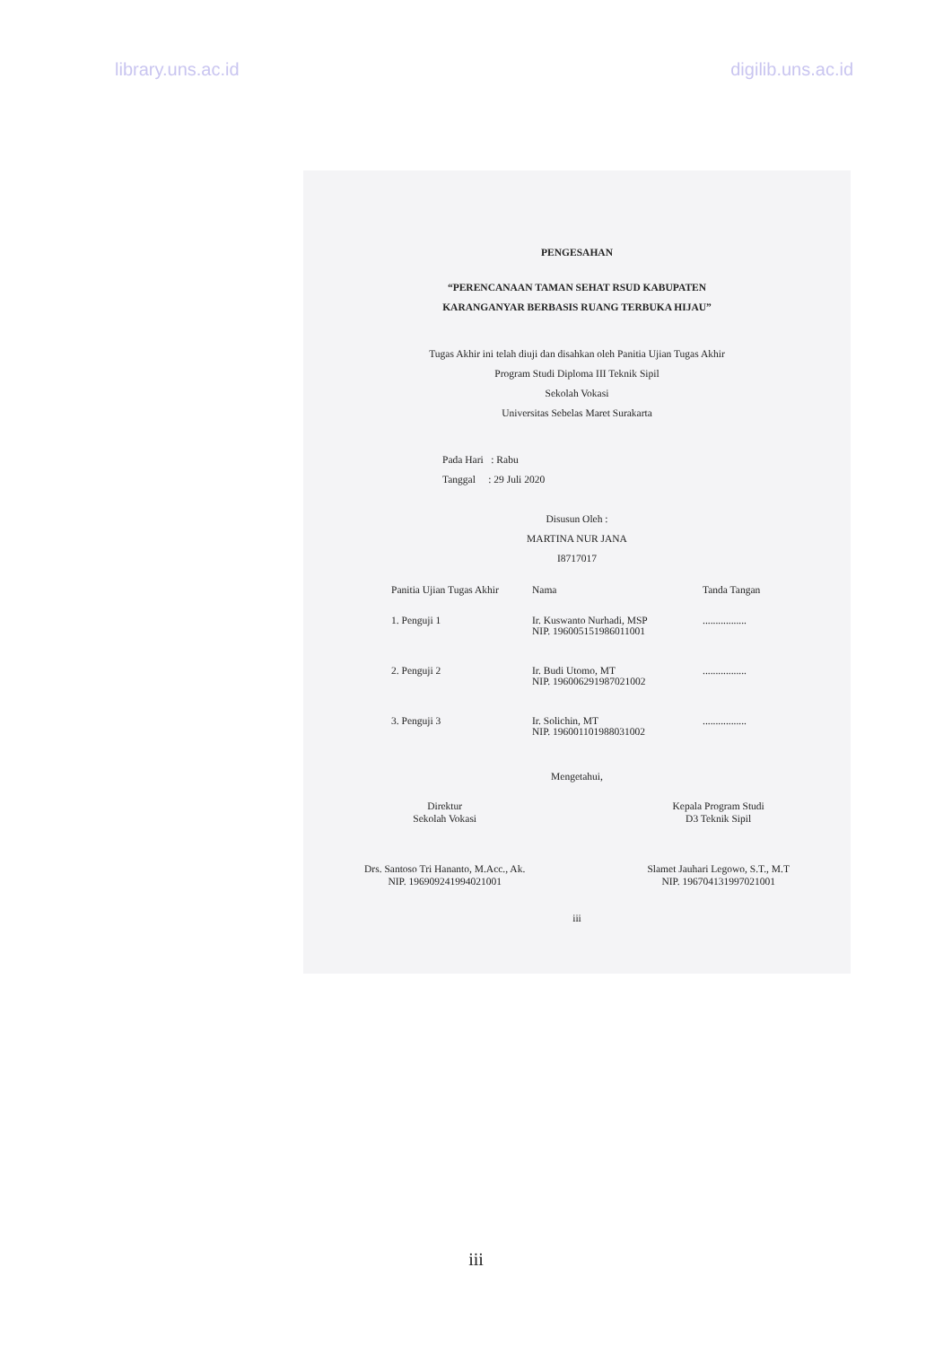library.uns.ac.id digilib.uns.ac.id
PENGESAHAN
“PERENCANAAN TAMAN SEHAT RSUD KABUPATEN
KARANGANYAR BERBASIS RUANG TERBUKA HIJAU”
Tugas Akhir ini telah diuji dan disahkan oleh Panitia Ujian Tugas Akhir
Program Studi Diploma III Teknik Sipil
Sekolah Vokasi
Universitas Sebelas Maret Surakarta
Pada Hari : Rabu
Tanggal : 29 Juli 2020
Disusun Oleh :
MARTINA NUR JANA
I8717017
Panitia Ujian Tugas Akhir Nama Tanda Tangan
1. Penguji 1 Ir. Kuswanto Nurhadi, MSP
NIP. 196005151986011001.................
2. Penguji 2 Ir. Budi Utomo, MT
NIP. 196006291987021002.................
3. Penguji 3 Ir. Solichin, MT
NIP. 196001101988031002.................
Mengetahui,
Direktur
Sekolah Vokasi
Drs. Santoso Tri Hananto, M.Acc., Ak.
NIP. 196909241994021001
Kepala Program Studi
D3 Teknik Sipil
Slamet Jauhari Legowo, S.T., M.T
NIP. 196704131997021001
iii
iii